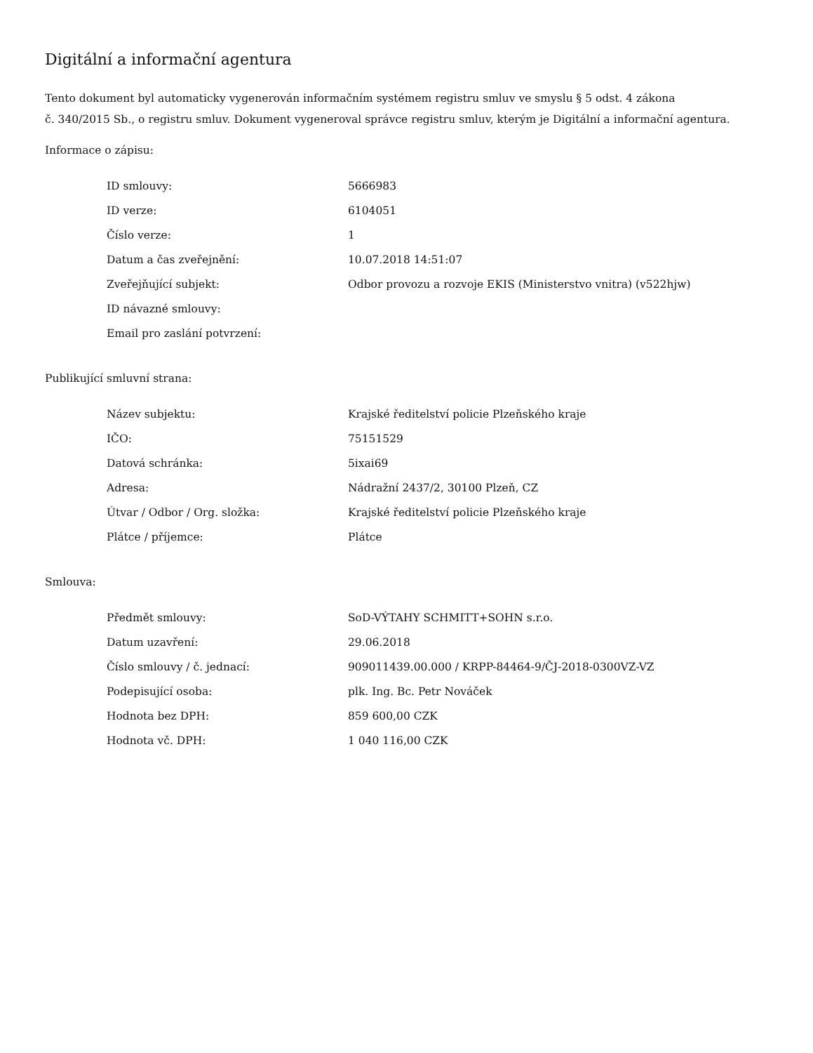Digitální a informační agentura
Tento dokument byl automaticky vygenerován informačním systémem registru smluv ve smyslu § 5 odst. 4 zákona
č. 340/2015 Sb., o registru smluv. Dokument vygeneroval správce registru smluv, kterým je Digitální a informační agentura.
Informace o zápisu:
| ID smlouvy: | 5666983 |
| ID verze: | 6104051 |
| Číslo verze: | 1 |
| Datum a čas zveřejnění: | 10.07.2018 14:51:07 |
| Zveřejňující subjekt: | Odbor provozu a rozvoje EKIS (Ministerstvo vnitra) (v522hjw) |
| ID návazné smlouvy: | |
| Email pro zaslání potvrzení: | |
Publikující smluvní strana:
| Název subjektu: | Krajské ředitelství policie Plzeňského kraje |
| IČO: | 75151529 |
| Datová schránka: | 5ixai69 |
| Adresa: | Nádražní 2437/2, 30100 Plzeň, CZ |
| Útvar / Odbor / Org. složka: | Krajské ředitelství policie Plzeňského kraje |
| Plátce / příjemce: | Plátce |
Smlouva:
| Předmět smlouvy: | SoD-VÝTAHY SCHMITT+SOHN s.r.o. |
| Datum uzavření: | 29.06.2018 |
| Číslo smlouvy / č. jednací: | 909011439.00.000 / KRPP-84464-9/ČJ-2018-0300VZ-VZ |
| Podepisující osoba: | plk. Ing. Bc. Petr Nováček |
| Hodnota bez DPH: | 859 600,00 CZK |
| Hodnota vč. DPH: | 1 040 116,00 CZK |